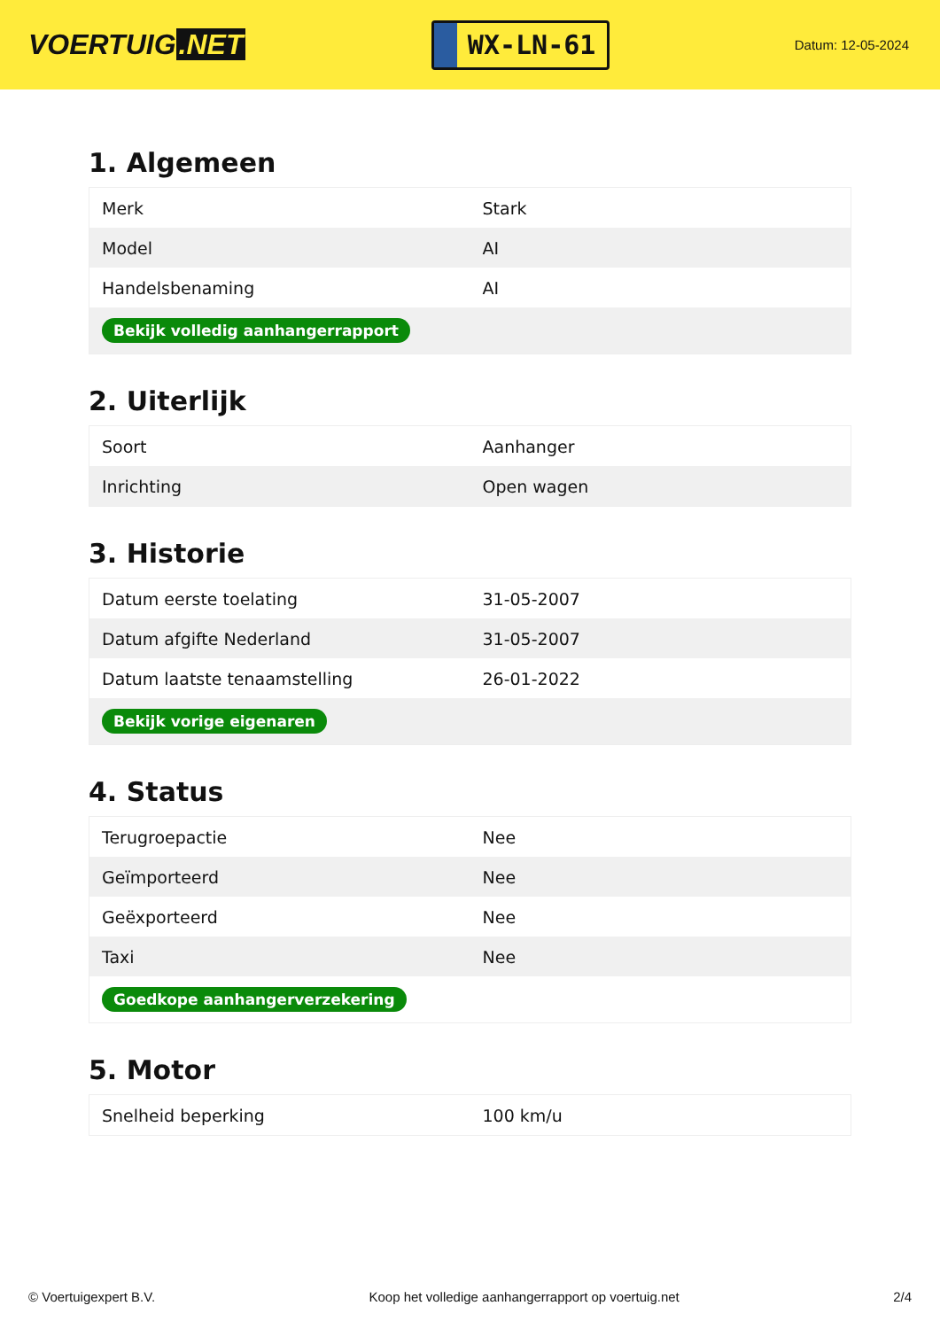VOERTUIG.NET
WX-LN-61
Datum: 12-05-2024
1. Algemeen
| Merk | Stark |
| Model | AI |
| Handelsbenaming | AI |
| Bekijk volledig aanhangerrapport | |
2. Uiterlijk
| Soort | Aanhanger |
| Inrichting | Open wagen |
3. Historie
| Datum eerste toelating | 31-05-2007 |
| Datum afgifte Nederland | 31-05-2007 |
| Datum laatste tenaamstelling | 26-01-2022 |
| Bekijk vorige eigenaren | |
4. Status
| Terugroepactie | Nee |
| Geïmporteerd | Nee |
| Geëxporteerd | Nee |
| Taxi | Nee |
| Goedkope aanhangerverzekering | |
5. Motor
| Snelheid beperking | 100 km/u |
© Voertuigexpert B.V. Koop het volledige aanhangerrapport op voertuig.net 2/4